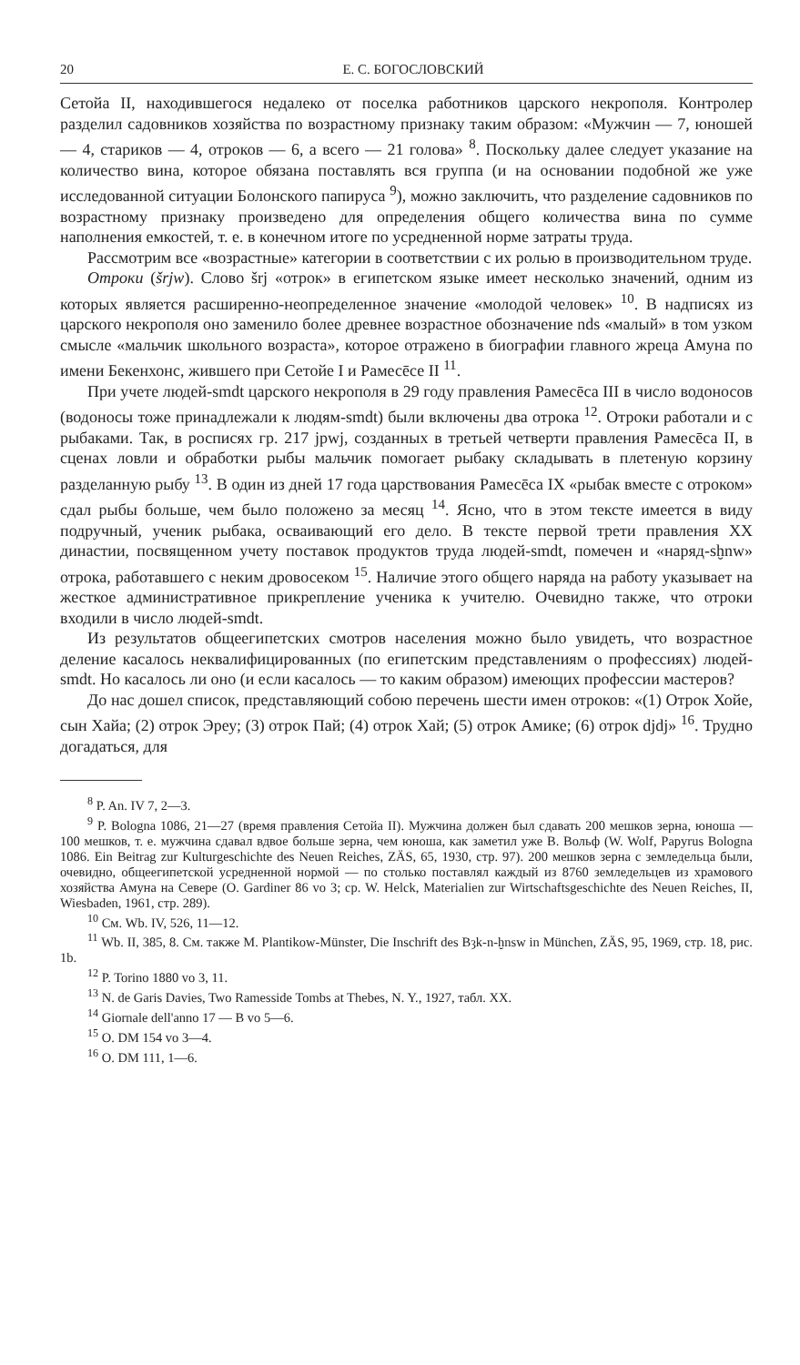20 Е. С. БОГОСЛОВСКИЙ
Сетойа II, находившегося недалеко от поселка работников царского некрополя. Контролер разделил садовников хозяйства по возрастному признаку таким образом: «Мужчин — 7, юношей — 4, стариков — 4, отроков — 6, а всего — 21 голова» <sup>8</sup>. Поскольку далее следует указание на количество вина, которое обязана поставлять вся группа (и на основании подобной же уже исследованной ситуации Болонского папируса <sup>9</sup>), можно заключить, что разделение садовников по возрастному признаку произведено для определения общего количества вина по сумме наполнения емкостей, т. е. в конечном итоге по усредненной норме затраты труда.
Рассмотрим все «возрастные» категории в соответствии с их ролью в производительном труде.
Отроки (šrjw). Слово šrj «отрок» в египетском языке имеет несколько значений, одним из которых является расширенно-неопределенное значение «молодой человек» <sup>10</sup>. В надписях из царского некрополя оно заменило более древнее возрастное обозначение nds «малый» в том узком смысле «мальчик школьного возраста», которое отражено в биографии главного жреца Амуна по имени Бекенхонс, жившего при Сетойе I и Рамесēсе II <sup>11</sup>.
При учете людей-smdt царского некрополя в 29 году правления Рамесēса III в число водоносов (водоносы тоже принадлежали к людям-smdt) были включены два отрока <sup>12</sup>. Отроки работали и с рыбаками. Так, в росписях гр. 217 jpwj, созданных в третьей четверти правления Рамесēса II, в сценах ловли и обработки рыбы мальчик помогает рыбаку складывать в плетеную корзину разделанную рыбу <sup>13</sup>. В один из дней 17 года царствования Рамесēса IX «рыбак вместе с отроком» сдал рыбы больше, чем было положено за месяц <sup>14</sup>. Ясно, что в этом тексте имеется в виду подручный, ученик рыбака, осваивающий его дело. В тексте первой трети правления XX династии, посвященном учету поставок продуктов труда людей-smdt, помечен и «наряд-sḫnw» отрока, работавшего с неким дровосеком <sup>15</sup>. Наличие этого общего наряда на работу указывает на жесткое административное прикрепление ученика к учителю. Очевидно также, что отроки входили в число людей-smdt.
Из результатов общеегипетских смотров населения можно было увидеть, что возрастное деление касалось неквалифицированных (по египетским представлениям о профессиях) людей-smdt. Но касалось ли оно (и если касалось — то каким образом) имеющих профессии мастеров?
До нас дошел список, представляющий собою перечень шести имен отроков: «(1) Отрок Хойе, сын Хайа; (2) отрок Эреу; (3) отрок Пай; (4) отрок Хай; (5) отрок Амике; (6) отрок djdj» <sup>16</sup>. Трудно догадаться, для
<sup>8</sup> P. An. IV 7, 2—3.
<sup>9</sup> P. Bologna 1086, 21—27 (время правления Сетойа II). Мужчина должен был сдавать 200 мешков зерна, юноша — 100 мешков, т. е. мужчина сдавал вдвое больше зерна, чем юноша, как заметил уже В. Вольф (W. Wolf, Papyrus Bologna 1086. Ein Beitrag zur Kulturgeschichte des Neuen Reiches, ZÄS, 65, 1930, стр. 97). 200 мешков зерна с земледельца были, очевидно, общеегипетской усредненной нормой — по столько поставлял каждый из 8760 земледельцев из храмового хозяйства Амуна на Севере (O. Gardiner 86 vo 3; ср. W. Helck, Materialien zur Wirtschaftsgeschichte des Neuen Reiches, II, Wiesbaden, 1961, стр. 289).
<sup>10</sup> См. Wb. IV, 526, 11—12.
<sup>11</sup> Wb. II, 385, 8. См. также M. Plantikow-Münster, Die Inschrift des Bȝk-n-ḫnsw in München, ZÄS, 95, 1969, стр. 18, рис. 1b.
<sup>12</sup> P. Torino 1880 vo 3, 11.
<sup>13</sup> N. de Garis Davies, Two Ramesside Tombs at Thebes, N. Y., 1927, табл. XX.
<sup>14</sup> Giornale dell'anno 17 — B vo 5—6.
<sup>15</sup> O. DM 154 vo 3—4.
<sup>16</sup> O. DM 111, 1—6.